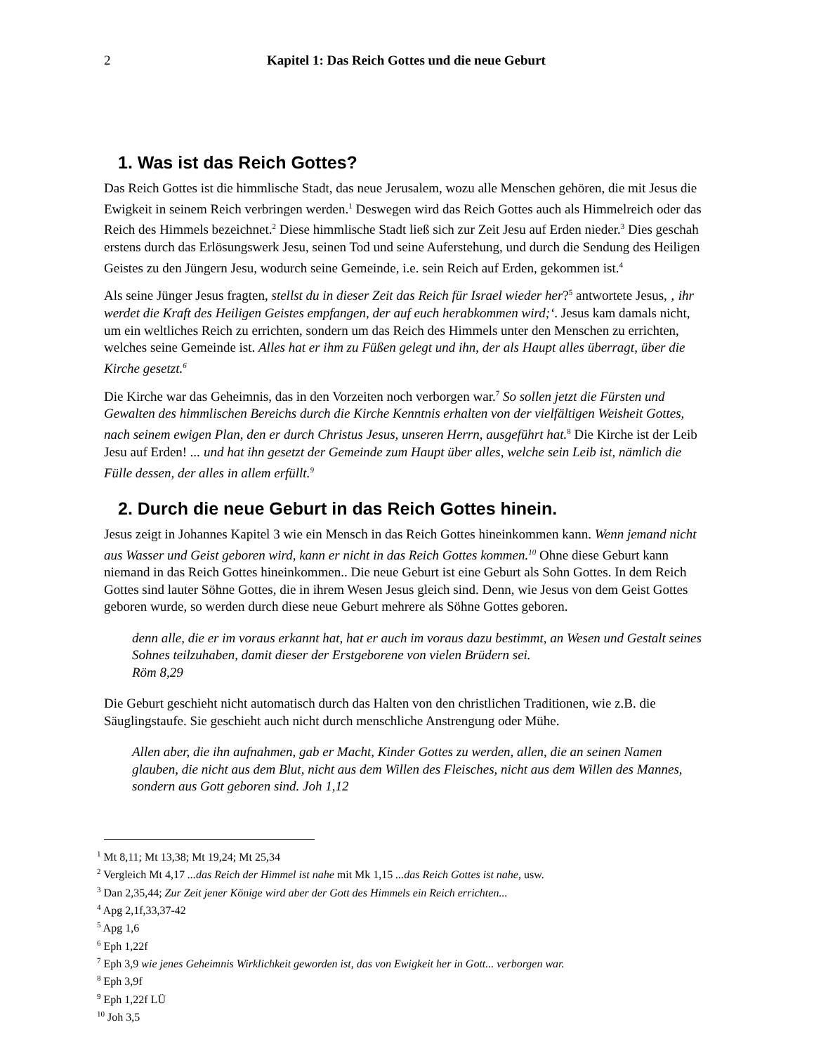2 Kapitel 1: Das Reich Gottes und die neue Geburt
1. Was ist das Reich Gottes?
Das Reich Gottes ist die himmlische Stadt, das neue Jerusalem, wozu alle Menschen gehören, die mit Jesus die Ewigkeit in seinem Reich verbringen werden.<sup>1</sup> Deswegen wird das Reich Gottes auch als Himmelreich oder das Reich des Himmels bezeichnet.<sup>2</sup> Diese himmlische Stadt ließ sich zur Zeit Jesu auf Erden nieder.<sup>3</sup> Dies geschah erstens durch das Erlösungswerk Jesu, seinen Tod und seine Auferstehung, und durch die Sendung des Heiligen Geistes zu den Jüngern Jesu, wodurch seine Gemeinde, i.e. sein Reich auf Erden, gekommen ist.<sup>4</sup>
Als seine Jünger Jesus fragten, stellst du in dieser Zeit das Reich für Israel wieder her?<sup>5</sup> antwortete Jesus, ‚ ihr werdet die Kraft des Heiligen Geistes empfangen, der auf euch herabkommen wird;‘. Jesus kam damals nicht, um ein weltliches Reich zu errichten, sondern um das Reich des Himmels unter den Menschen zu errichten, welches seine Gemeinde ist. Alles hat er ihm zu Füßen gelegt und ihn, der als Haupt alles überragt, über die Kirche gesetzt.<sup>6</sup>
Die Kirche war das Geheimnis, das in den Vorzeiten noch verborgen war.<sup>7</sup> So sollen jetzt die Fürsten und Gewalten des himmlischen Bereichs durch die Kirche Kenntnis erhalten von der vielfältigen Weisheit Gottes, nach seinem ewigen Plan, den er durch Christus Jesus, unseren Herrn, ausgeführt hat.<sup>8</sup> Die Kirche ist der Leib Jesu auf Erden! ... und hat ihn gesetzt der Gemeinde zum Haupt über alles, welche sein Leib ist, nämlich die Fülle dessen, der alles in allem erfüllt.<sup>9</sup>
2. Durch die neue Geburt in das Reich Gottes hinein.
Jesus zeigt in Johannes Kapitel 3 wie ein Mensch in das Reich Gottes hineinkommen kann. Wenn jemand nicht aus Wasser und Geist geboren wird, kann er nicht in das Reich Gottes kommen.<sup>10</sup> Ohne diese Geburt kann niemand in das Reich Gottes hineinkommen.. Die neue Geburt ist eine Geburt als Sohn Gottes. In dem Reich Gottes sind lauter Söhne Gottes, die in ihrem Wesen Jesus gleich sind. Denn, wie Jesus von dem Geist Gottes geboren wurde, so werden durch diese neue Geburt mehrere als Söhne Gottes geboren.
denn alle, die er im voraus erkannt hat, hat er auch im voraus dazu bestimmt, an Wesen und Gestalt seines Sohnes teilzuhaben, damit dieser der Erstgeborene von vielen Brüdern sei.
Röm 8,29
Die Geburt geschieht nicht automatisch durch das Halten von den christlichen Traditionen, wie z.B. die Säuglingstaufe. Sie geschieht auch nicht durch menschliche Anstrengung oder Mühe.
Allen aber, die ihn aufnahmen, gab er Macht, Kinder Gottes zu werden, allen, die an seinen Namen glauben, die nicht aus dem Blut, nicht aus dem Willen des Fleisches, nicht aus dem Willen des Mannes, sondern aus Gott geboren sind. Joh 1,12
<sup>1</sup> Mt 8,11; Mt 13,38; Mt 19,24; Mt 25,34
<sup>2</sup> Vergleich Mt 4,17 ...das Reich der Himmel ist nahe mit Mk 1,15 ...das Reich Gottes ist nahe, usw.
<sup>3</sup> Dan 2,35,44; Zur Zeit jener Könige wird aber der Gott des Himmels ein Reich errichten...
<sup>4</sup> Apg 2,1f,33,37-42
<sup>5</sup> Apg 1,6
<sup>6</sup> Eph 1,22f
<sup>7</sup> Eph 3,9 wie jenes Geheimnis Wirklichkeit geworden ist, das von Ewigkeit her in Gott... verborgen war.
<sup>8</sup> Eph 3,9f
<sup>9</sup> Eph 1,22f LÜ
<sup>10</sup> Joh 3,5